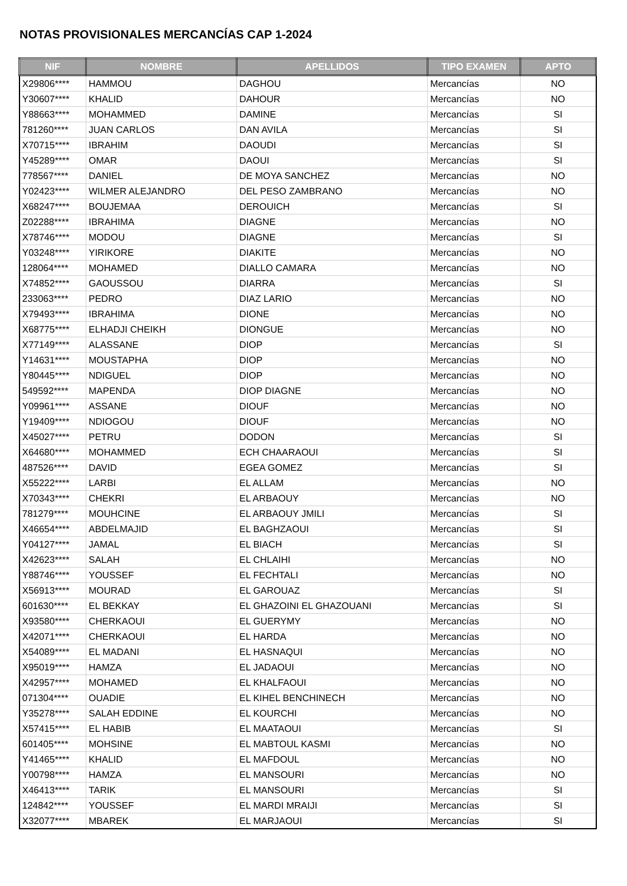NOTAS PROVISIONALES MERCANCÍAS CAP 1-2024
| NIF | NOMBRE | APELLIDOS | TIPO EXAMEN | APTO |
| --- | --- | --- | --- | --- |
| X29806**** | HAMMOU | DAGHOU | Mercancías | NO |
| Y30607**** | KHALID | DAHOUR | Mercancías | NO |
| Y88663**** | MOHAMMED | DAMINE | Mercancías | SI |
| 781260**** | JUAN CARLOS | DAN AVILA | Mercancías | SI |
| X70715**** | IBRAHIM | DAOUDI | Mercancías | SI |
| Y45289**** | OMAR | DAOUI | Mercancías | SI |
| 778567**** | DANIEL | DE MOYA SANCHEZ | Mercancías | NO |
| Y02423**** | WILMER ALEJANDRO | DEL PESO ZAMBRANO | Mercancías | NO |
| X68247**** | BOUJEMAA | DEROUICH | Mercancías | SI |
| Z02288**** | IBRAHIMA | DIAGNE | Mercancías | NO |
| X78746**** | MODOU | DIAGNE | Mercancías | SI |
| Y03248**** | YIRIKORE | DIAKITE | Mercancías | NO |
| 128064**** | MOHAMED | DIALLO CAMARA | Mercancías | NO |
| X74852**** | GAOUSSOU | DIARRA | Mercancías | SI |
| 233063**** | PEDRO | DIAZ LARIO | Mercancías | NO |
| X79493**** | IBRAHIMA | DIONE | Mercancías | NO |
| X68775**** | ELHADJI CHEIKH | DIONGUE | Mercancías | NO |
| X77149**** | ALASSANE | DIOP | Mercancías | SI |
| Y14631**** | MOUSTAPHA | DIOP | Mercancías | NO |
| Y80445**** | NDIGUEL | DIOP | Mercancías | NO |
| 549592**** | MAPENDA | DIOP DIAGNE | Mercancías | NO |
| Y09961**** | ASSANE | DIOUF | Mercancías | NO |
| Y19409**** | NDIOGOU | DIOUF | Mercancías | NO |
| X45027**** | PETRU | DODON | Mercancías | SI |
| X64680**** | MOHAMMED | ECH CHAARAOUI | Mercancías | SI |
| 487526**** | DAVID | EGEA GOMEZ | Mercancías | SI |
| X55222**** | LARBI | EL ALLAM | Mercancías | NO |
| X70343**** | CHEKRI | EL ARBAOUY | Mercancías | NO |
| 781279**** | MOUHCINE | EL ARBAOUY JMILI | Mercancías | SI |
| X46654**** | ABDELMAJID | EL BAGHZAOUI | Mercancías | SI |
| Y04127**** | JAMAL | EL BIACH | Mercancías | SI |
| X42623**** | SALAH | EL CHLAIHI | Mercancías | NO |
| Y88746**** | YOUSSEF | EL FECHTALI | Mercancías | NO |
| X56913**** | MOURAD | EL GAROUAZ | Mercancías | SI |
| 601630**** | EL BEKKAY | EL GHAZOINI EL GHAZOUANI | Mercancías | SI |
| X93580**** | CHERKAOUI | EL GUERYMY | Mercancías | NO |
| X42071**** | CHERKAOUI | EL HARDA | Mercancías | NO |
| X54089**** | EL MADANI | EL HASNAQUI | Mercancías | NO |
| X95019**** | HAMZA | EL JADAOUI | Mercancías | NO |
| X42957**** | MOHAMED | EL KHALFAOUI | Mercancías | NO |
| 071304**** | OUADIE | EL KIHEL BENCHINECH | Mercancías | NO |
| Y35278**** | SALAH EDDINE | EL KOURCHI | Mercancías | NO |
| X57415**** | EL HABIB | EL MAATAOUI | Mercancías | SI |
| 601405**** | MOHSINE | EL MABTOUL KASMI | Mercancías | NO |
| Y41465**** | KHALID | EL MAFDOUL | Mercancías | NO |
| Y00798**** | HAMZA | EL MANSOURI | Mercancías | NO |
| X46413**** | TARIK | EL MANSOURI | Mercancías | SI |
| 124842**** | YOUSSEF | EL MARDI MRAIJI | Mercancías | SI |
| X32077**** | MBAREK | EL MARJAOUI | Mercancías | SI |